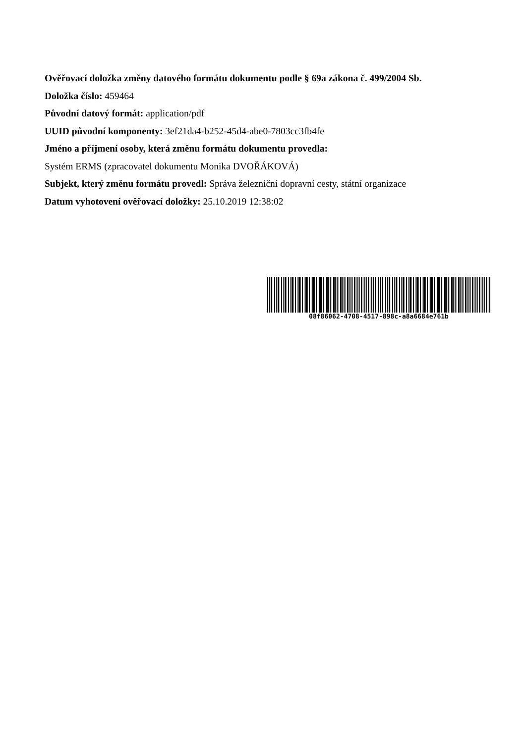Ověřovací doložka změny datového formátu dokumentu podle § 69a zákona č. 499/2004 Sb.
Doložka číslo: 459464
Původní datový formát: application/pdf
UUID původní komponenty: 3ef21da4-b252-45d4-abe0-7803cc3fb4fe
Jméno a příjmení osoby, která změnu formátu dokumentu provedla:
Systém ERMS (zpracovatel dokumentu Monika DVOŘÁKOVÁ)
Subjekt, který změnu formátu provedl: Správa železniční dopravní cesty, státní organizace
Datum vyhotovení ověřovací doložky: 25.10.2019 12:38:02
08f86062-4708-4517-898c-a8a6684e761b